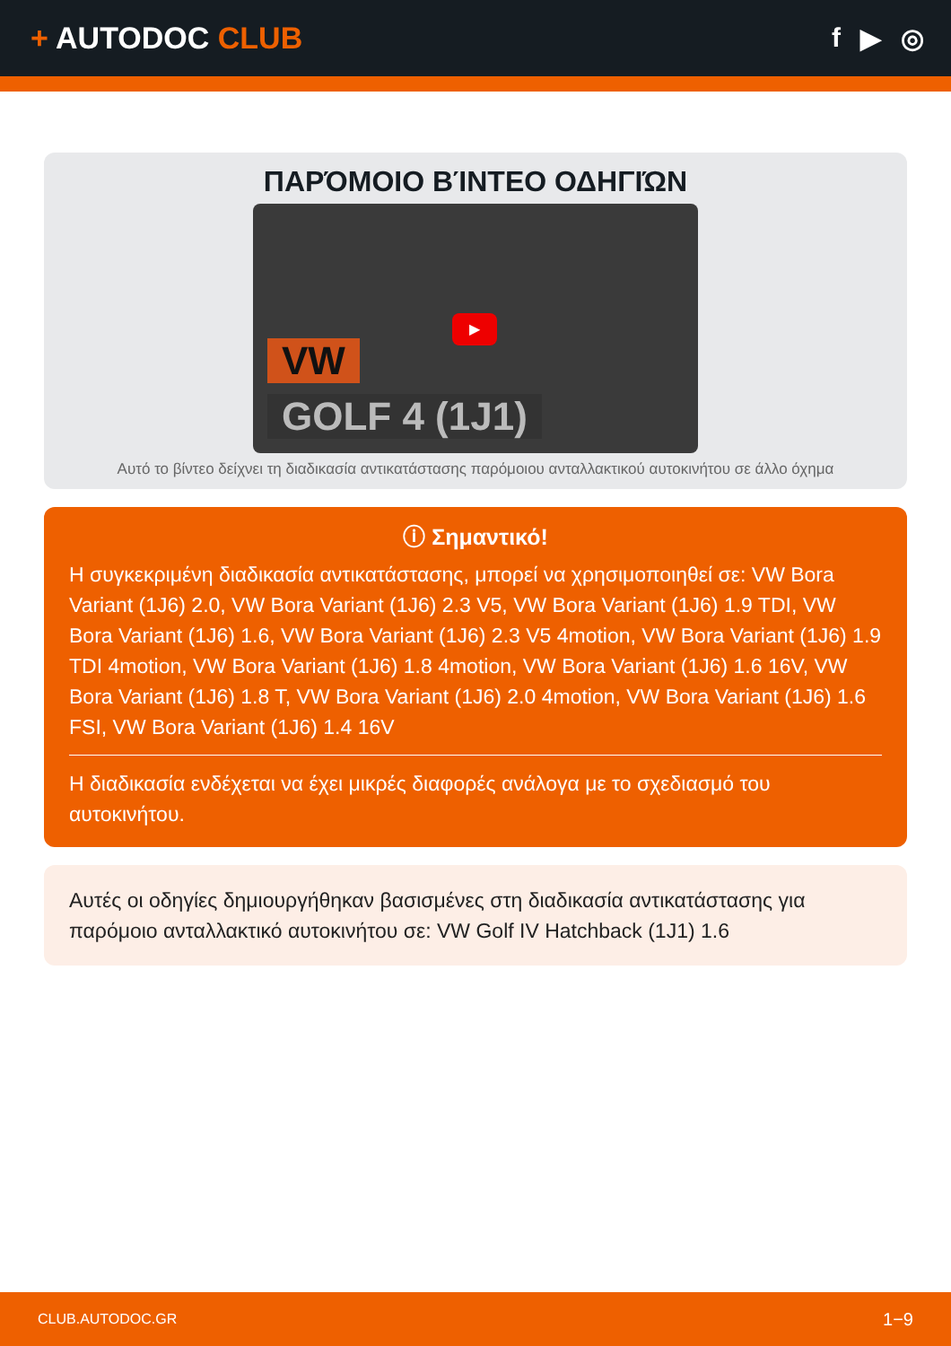+ AUTODOC CLUB f ▶ ◎
ΠΑΡΌΜΟΙΟ ΒΊΝΤΕΟ ΟΔΗΓΙΏΝ
VW
GOLF 4 (1J1)
▶
Αυτό το βίντεο δείχνει τη διαδικασία αντικατάστασης παρόμοιου ανταλλακτικού αυτοκινήτου σε άλλο όχημα
ⓘ Σημαντικό!
Η συγκεκριμένη διαδικασία αντικατάστασης, μπορεί να χρησιμοποιηθεί σε: VW Bora Variant (1J6) 2.0, VW Bora Variant (1J6) 2.3 V5, VW Bora Variant (1J6) 1.9 TDI, VW Bora Variant (1J6) 1.6, VW Bora Variant (1J6) 2.3 V5 4motion, VW Bora Variant (1J6) 1.9 TDI 4motion, VW Bora Variant (1J6) 1.8 4motion, VW Bora Variant (1J6) 1.6 16V, VW Bora Variant (1J6) 1.8 T, VW Bora Variant (1J6) 2.0 4motion, VW Bora Variant (1J6) 1.6 FSI, VW Bora Variant (1J6) 1.4 16V
Η διαδικασία ενδέχεται να έχει μικρές διαφορές ανάλογα με το σχεδιασμό του αυτοκινήτου.
Αυτές οι οδηγίες δημιουργήθηκαν βασισμένες στη διαδικασία αντικατάστασης για παρόμοιο ανταλλακτικό αυτοκινήτου σε: VW Golf IV Hatchback (1J1) 1.6
CLUB.AUTODOC.GR 1−9